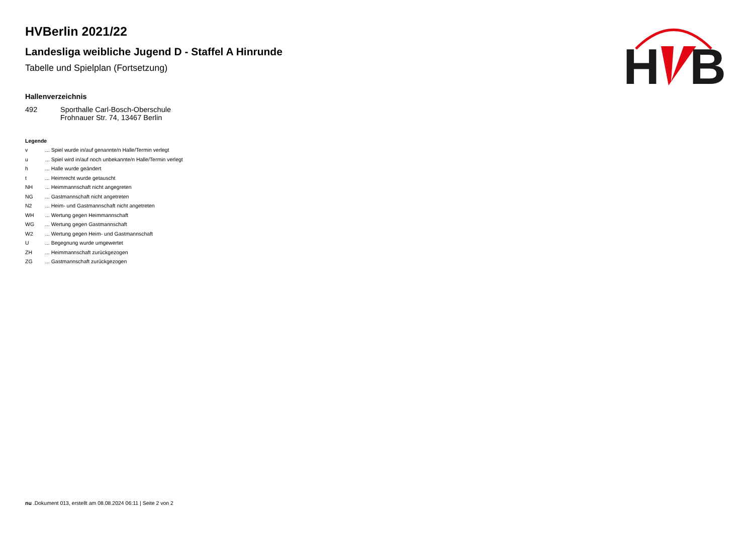H
B
HVBerlin 2021/22
Landesliga weibliche Jugend D - Staffel A Hinrunde
Tabelle und Spielplan (Fortsetzung)
Hallenverzeichnis
| 492 | Sporthalle Carl-Bosch-Oberschule Frohnauer Str. 74, 13467 Berlin |
Legende
| v | ... Spiel wurde in/auf genannte/n Halle/Termin verlegt |
| u | ... Spiel wird in/auf noch unbekannte/n Halle/Termin verlegt |
| h | ... Halle wurde geändert |
| t | ... Heimrecht wurde getauscht |
| NH | ... Heimmannschaft nicht angegreten |
| NG | ... Gastmannschaft nicht angetreten |
| N2 | ... Heim- und Gastmannschaft nicht angetreten |
| WH | ... Wertung gegen Heimmannschaft |
| WG | ... Wertung gegen Gastmannschaft |
| W2 | ... Wertung gegen Heim- und Gastmannschaft |
| U | ... Begegnung wurde umgewertet |
| ZH | ... Heimmannschaft zurückgezogen |
| ZG | ... Gastmannschaft zurückgezogen |
nu .Dokument 013, erstellt am 08.08.2024 06:11 | Seite 2 von 2